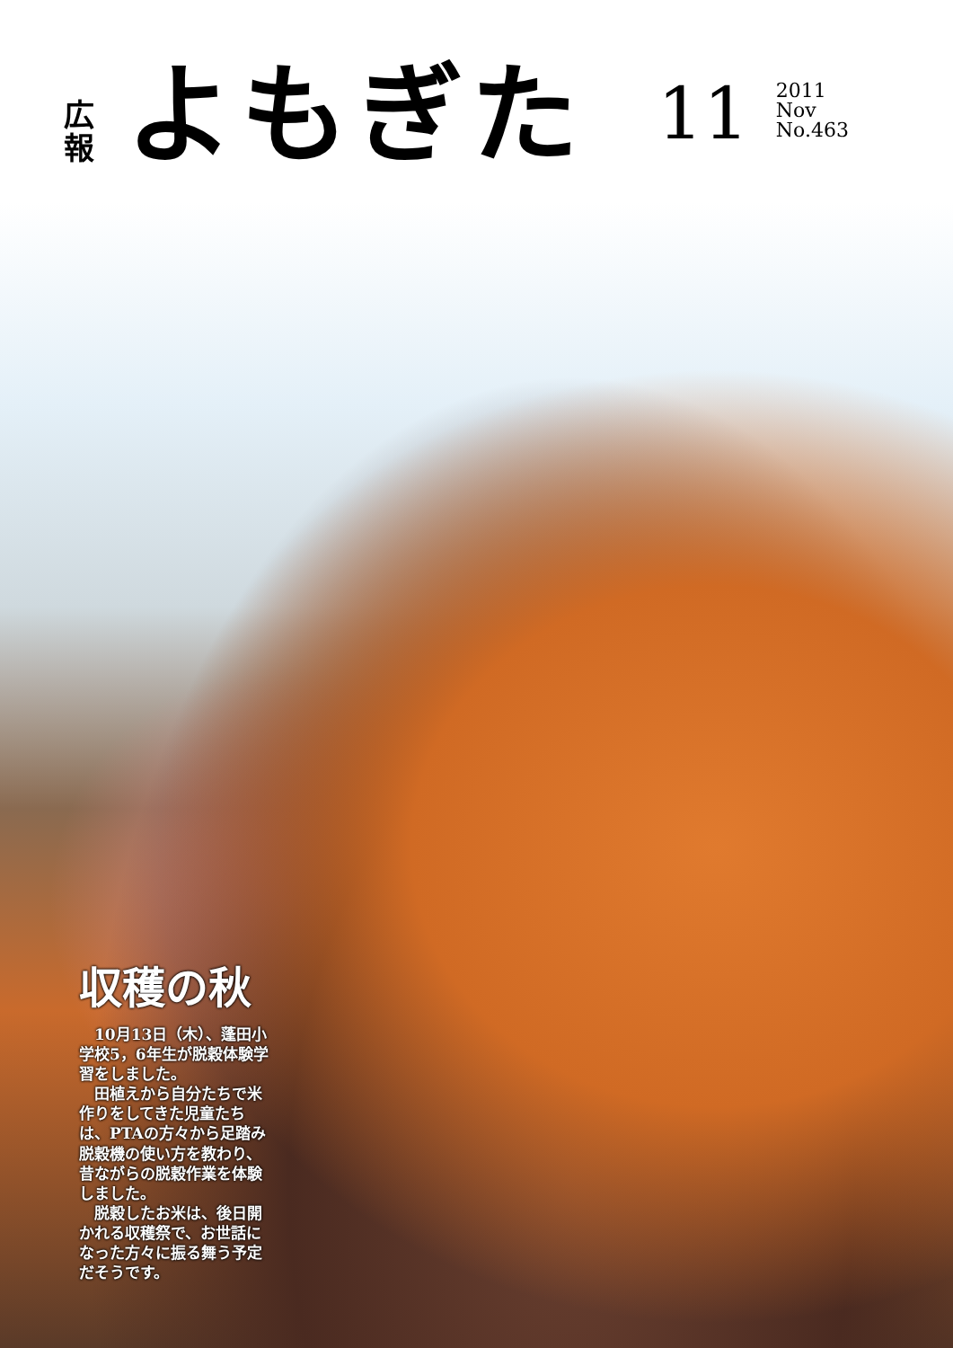広
報
よもぎた
11
2011
Nov
No.463
収穫の秋
10月13日（木）、蓬田小学校5，6年生が脱穀体験学習をしました。
田植えから自分たちで米作りをしてきた児童たちは、PTAの方々から足踏み脱穀機の使い方を教わり、昔ながらの脱穀作業を体験しました。
脱穀したお米は、後日開かれる収穫祭で、お世話になった方々に振る舞う予定だそうです。